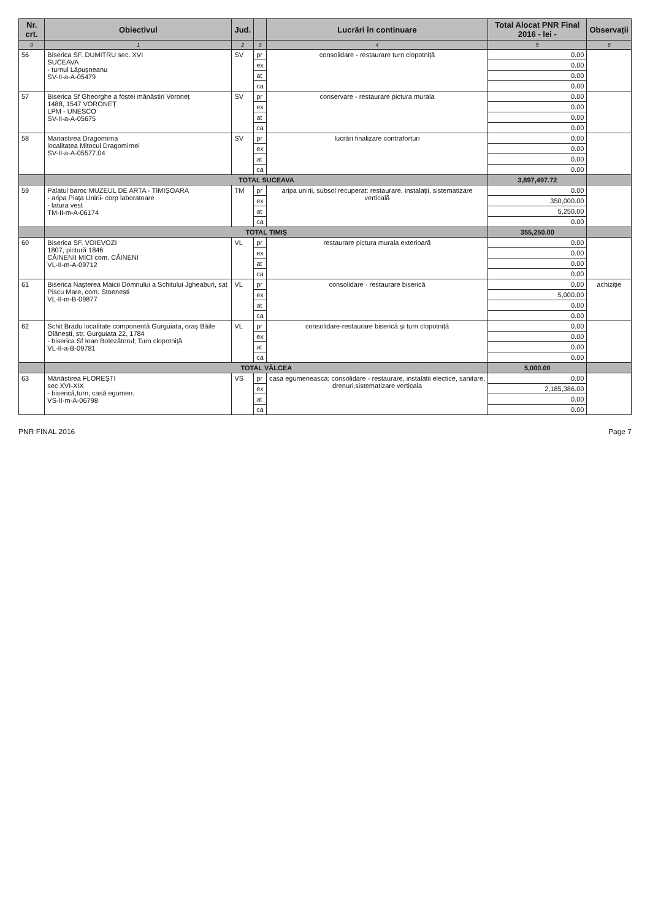| Nr. crt. | Obiectivul | Jud. | | Lucrări în continuare | Total Alocat PNR Final 2016 - lei - | Observații |
| --- | --- | --- | --- | --- | --- | --- |
| 0 | 1 | 2 | 3 | 4 | 5 | 6 |
| 56 | Biserica SF. DUMITRU sec. XVI SUCEAVA - turnul Lăpușneanu SV-II-a-A-05479 | SV | pr | consolidare - restaurare turn clopotniță | 0.00 | |
| | | | ex | | 0.00 | |
| | | | at | | 0.00 | |
| | | | ca | | 0.00 | |
| 57 | Biserica Sf Gheorghe a fostei mănăstiri Voroneț 1488, 1547 VORONEȚ LPM - UNESCO SV-II-a-A-05675 | SV | pr | conservare - restaurare pictura murala | 0.00 | |
| | | | ex | | 0.00 | |
| | | | at | | 0.00 | |
| | | | ca | | 0.00 | |
| 58 | Manastirea Dragomirna localitatea Mitocul Dragomirnei SV-II-a-A-05577.04 | SV | pr | lucrări finalizare contraforturi | 0.00 | |
| | | | ex | | 0.00 | |
| | | | at | | 0.00 | |
| | | | ca | | 0.00 | |
| | TOTAL SUCEAVA | | | | 3,897,497.72 | |
| 59 | Palatul baroc MUZEUL DE ARTA - TIMIȘOARA - aripa Piața Unirii- corp laboratoare - latura vest TM-II-m-A-06174 | TM | pr | aripa unirii, subsol recuperat: restaurare, instalații, sistematizare verticală | 0.00 | |
| | | | ex | | 350,000.00 | |
| | | | at | | 5,250.00 | |
| | | | ca | | 0.00 | |
| | TOTAL TIMIȘ | | | | 355,250.00 | |
| 60 | Biserica SF. VOIEVOZI 1807, pictură 1846 CĂINENII MICI com. CĂINENI VL-II-m-A-09712 | VL | pr | restaurare pictura murala exterioară | 0.00 | |
| | | | ex | | 0.00 | |
| | | | at | | 0.00 | |
| | | | ca | | 0.00 | |
| 61 | Biserica Nașterea Maicii Domnului a Schitului Jgheaburi, sat Piscu Mare, com. Stoenești VL-II-m-B-09877 | VL | pr | consolidare - restaurare biserică | 0.00 | achiziție |
| | | | ex | | 5,000.00 | |
| | | | at | | 0.00 | |
| | | | ca | | 0.00 | |
| 62 | Schit Bradu localitate componentă Gurguiata, oraș Băile Olănești, str. Gurguiata 22, 1784 - biserica Sf Ioan Botezătorul; Turn clopotniță VL-II-a-B-09781 | VL | pr | consolidare-restaurare biserică și turn clopotniță | 0.00 | |
| | | | ex | | 0.00 | |
| | | | at | | 0.00 | |
| | | | ca | | 0.00 | |
| | TOTAL VÂLCEA | | | | 5,000.00 | |
| 63 | Mănăstirea FLOREȘTI sec XVI-XIX - biserică,turn, casă egumen. VS-II-m-A-06798 | VS | pr | casa egumeneasca: consolidare - restaurare, instalatii electice, sanitare, drenuri,sistematizare verticala | 0.00 | |
| | | | ex | | 2,185,386.00 | |
| | | | at | | 0.00 | |
| | | | ca | | 0.00 | |
PNR FINAL 2016 Page 7